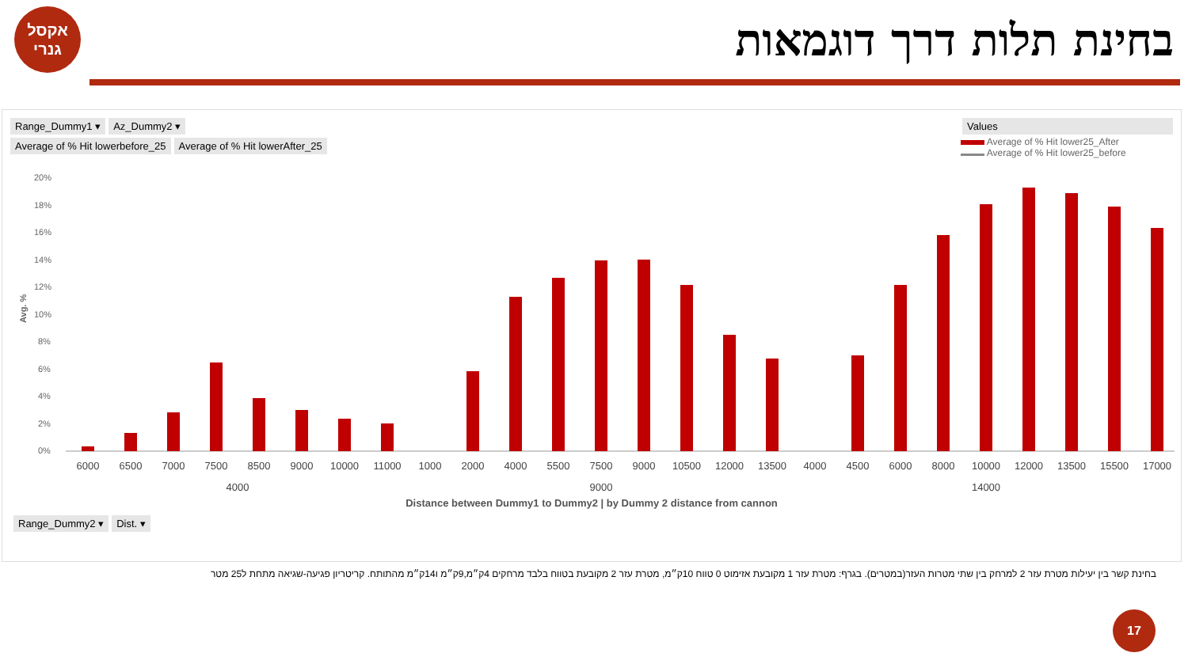אקסל
גנרי
בחינת תלות דרך דוגמאות
Range_Dummy1 ▾ Az_Dummy2 ▾
Average of % Hit lowerbefore_25 Average of % Hit lowerAfter_25
Values
Average of % Hit lower25_After
Average of % Hit lower25_before
20%
18%
16%
14%
12%
10%
8%
6%
4%
2%
0%
Avg. %
6000
6500
7000
7500
8500
9000
10000
11000
1000
2000
4000
5500
7500
9000
10500
12000
13500
4000
4500
6000
8000
10000
12000
13500
15500
17000
4000
9000
14000
Distance between Dummy1 to Dummy2 | by Dummy 2 distance from cannon
Range_Dummy2 ▾ Dist. ▾
בחינת קשר בין יעילות מטרת עזר 2 למרחק בין שתי מטרות העזר(במטרים). בגרף: מטרת עזר 1 מקובעת אזימוט 0 טווח 10ק״מ, מטרת עזר 2 מקובעת בטווח בלבד מרחקים 4ק״מ,9ק״מ ו14ק״מ מהתותח. קריטריון פגיעה-שגיאה מתחת ל25 מטר
17